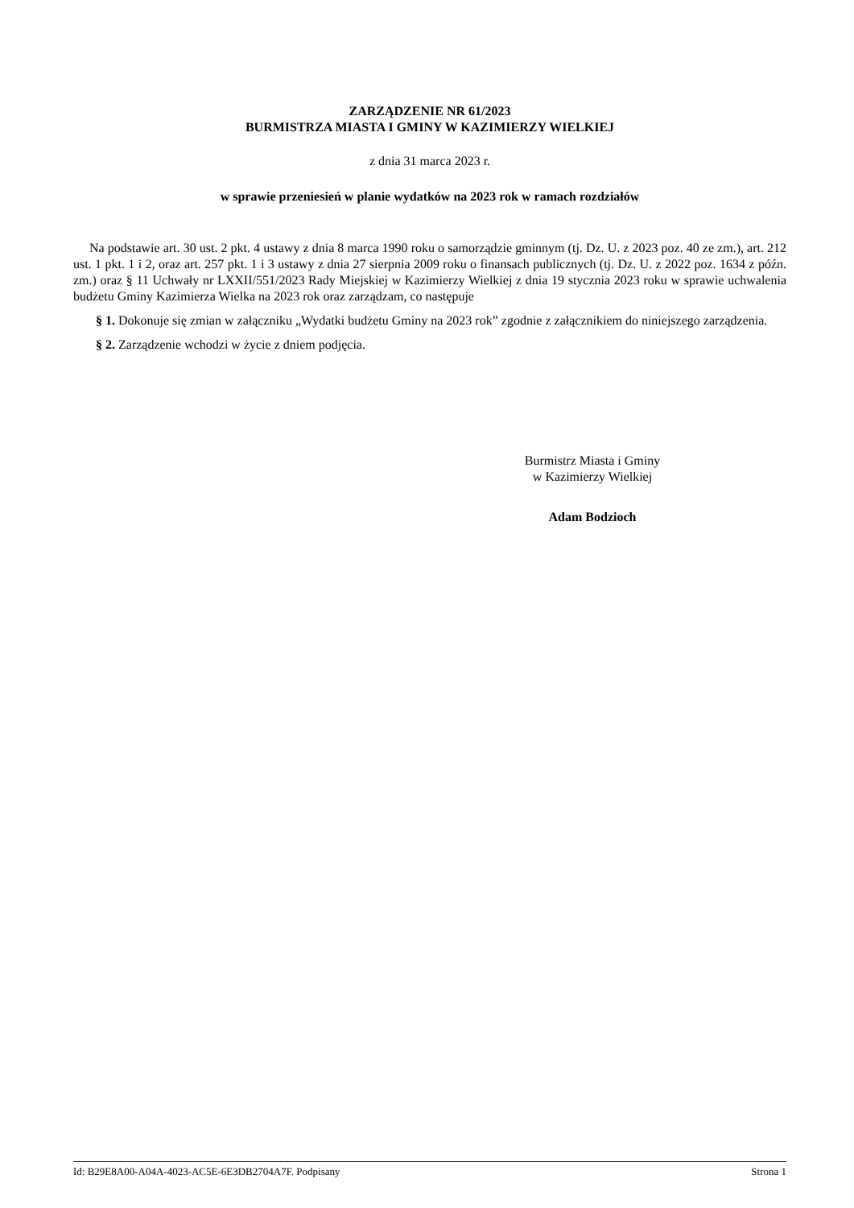ZARZĄDZENIE NR 61/2023
BURMISTRZA MIASTA I GMINY W KAZIMIERZY WIELKIEJ
z dnia 31 marca 2023 r.
w sprawie przeniesień w planie wydatków na 2023 rok w ramach rozdziałów
Na podstawie art. 30 ust. 2 pkt. 4 ustawy z dnia 8 marca 1990 roku o samorządzie gminnym (tj. Dz. U. z 2023 poz. 40 ze zm.), art. 212 ust. 1 pkt. 1 i 2, oraz art. 257 pkt. 1 i 3 ustawy z dnia 27 sierpnia 2009 roku o finansach publicznych (tj. Dz. U. z 2022 poz. 1634 z późn. zm.) oraz § 11 Uchwały nr LXXII/551/2023 Rady Miejskiej w Kazimierzy Wielkiej z dnia 19 stycznia 2023 roku w sprawie uchwalenia budżetu Gminy Kazimierza Wielka na 2023 rok oraz zarządzam, co następuje
§ 1. Dokonuje się zmian w załączniku „Wydatki budżetu Gminy na 2023 rok” zgodnie z załącznikiem do niniejszego zarządzenia.
§ 2. Zarządzenie wchodzi w życie z dniem podjęcia.
Burmistrz Miasta i Gminy
w Kazimierzy Wielkiej
Adam Bodzioch
Id: B29E8A00-A04A-4023-AC5E-6E3DB2704A7F. Podpisany Strona 1